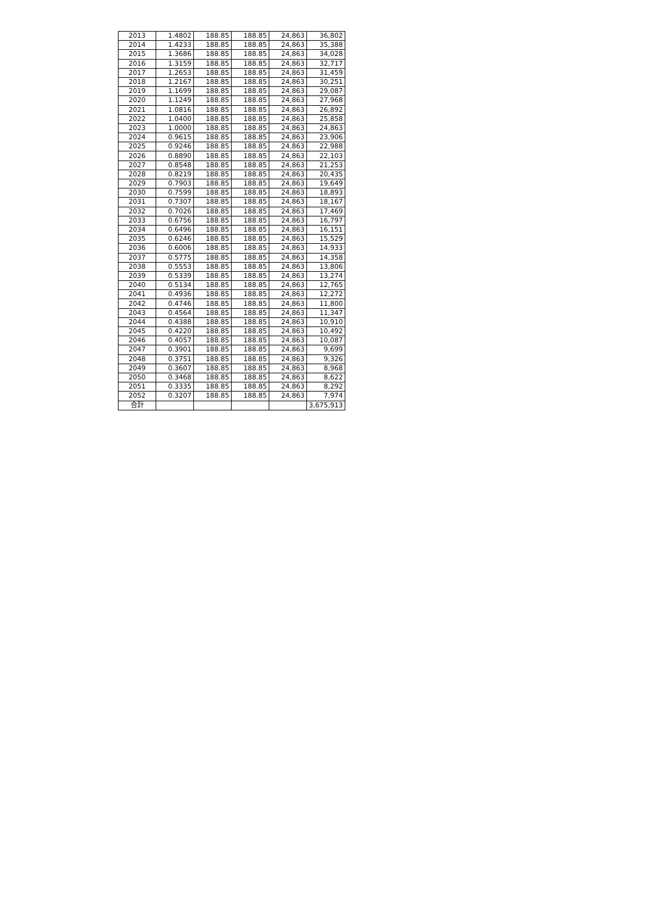| 2013 | 1.4802 | 188.85 | 188.85 | 24,863 | 36,802 |
| 2014 | 1.4233 | 188.85 | 188.85 | 24,863 | 35,388 |
| 2015 | 1.3686 | 188.85 | 188.85 | 24,863 | 34,028 |
| 2016 | 1.3159 | 188.85 | 188.85 | 24,863 | 32,717 |
| 2017 | 1.2653 | 188.85 | 188.85 | 24,863 | 31,459 |
| 2018 | 1.2167 | 188.85 | 188.85 | 24,863 | 30,251 |
| 2019 | 1.1699 | 188.85 | 188.85 | 24,863 | 29,087 |
| 2020 | 1.1249 | 188.85 | 188.85 | 24,863 | 27,968 |
| 2021 | 1.0816 | 188.85 | 188.85 | 24,863 | 26,892 |
| 2022 | 1.0400 | 188.85 | 188.85 | 24,863 | 25,858 |
| 2023 | 1.0000 | 188.85 | 188.85 | 24,863 | 24,863 |
| 2024 | 0.9615 | 188.85 | 188.85 | 24,863 | 23,906 |
| 2025 | 0.9246 | 188.85 | 188.85 | 24,863 | 22,988 |
| 2026 | 0.8890 | 188.85 | 188.85 | 24,863 | 22,103 |
| 2027 | 0.8548 | 188.85 | 188.85 | 24,863 | 21,253 |
| 2028 | 0.8219 | 188.85 | 188.85 | 24,863 | 20,435 |
| 2029 | 0.7903 | 188.85 | 188.85 | 24,863 | 19,649 |
| 2030 | 0.7599 | 188.85 | 188.85 | 24,863 | 18,893 |
| 2031 | 0.7307 | 188.85 | 188.85 | 24,863 | 18,167 |
| 2032 | 0.7026 | 188.85 | 188.85 | 24,863 | 17,469 |
| 2033 | 0.6756 | 188.85 | 188.85 | 24,863 | 16,797 |
| 2034 | 0.6496 | 188.85 | 188.85 | 24,863 | 16,151 |
| 2035 | 0.6246 | 188.85 | 188.85 | 24,863 | 15,529 |
| 2036 | 0.6006 | 188.85 | 188.85 | 24,863 | 14,933 |
| 2037 | 0.5775 | 188.85 | 188.85 | 24,863 | 14,358 |
| 2038 | 0.5553 | 188.85 | 188.85 | 24,863 | 13,806 |
| 2039 | 0.5339 | 188.85 | 188.85 | 24,863 | 13,274 |
| 2040 | 0.5134 | 188.85 | 188.85 | 24,863 | 12,765 |
| 2041 | 0.4936 | 188.85 | 188.85 | 24,863 | 12,272 |
| 2042 | 0.4746 | 188.85 | 188.85 | 24,863 | 11,800 |
| 2043 | 0.4564 | 188.85 | 188.85 | 24,863 | 11,347 |
| 2044 | 0.4388 | 188.85 | 188.85 | 24,863 | 10,910 |
| 2045 | 0.4220 | 188.85 | 188.85 | 24,863 | 10,492 |
| 2046 | 0.4057 | 188.85 | 188.85 | 24,863 | 10,087 |
| 2047 | 0.3901 | 188.85 | 188.85 | 24,863 | 9,699 |
| 2048 | 0.3751 | 188.85 | 188.85 | 24,863 | 9,326 |
| 2049 | 0.3607 | 188.85 | 188.85 | 24,863 | 8,968 |
| 2050 | 0.3468 | 188.85 | 188.85 | 24,863 | 8,622 |
| 2051 | 0.3335 | 188.85 | 188.85 | 24,863 | 8,292 |
| 2052 | 0.3207 | 188.85 | 188.85 | 24,863 | 7,974 |
| 合計 | | | | | 3,675,913 |